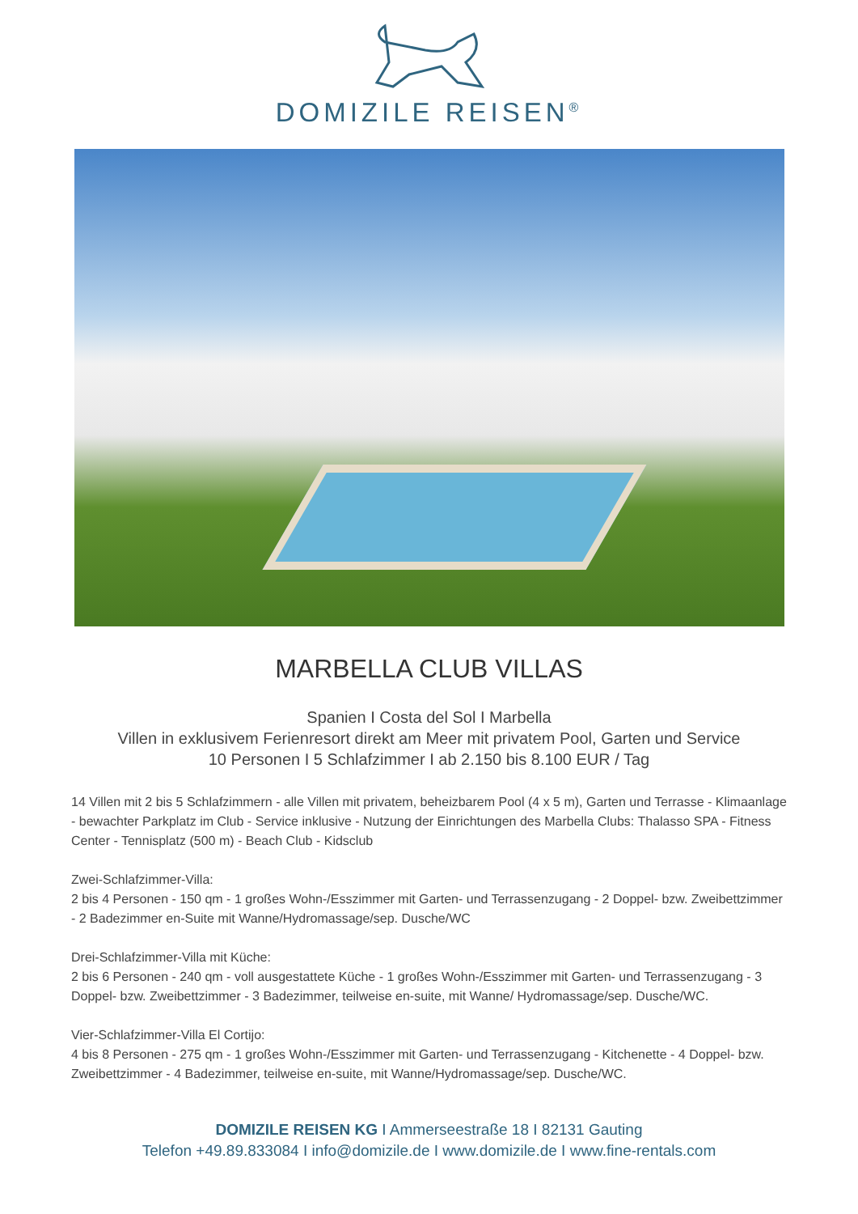DOMIZILE REISEN<sup>®</sup>
MARBELLA CLUB VILLAS
Spanien I Costa del Sol I Marbella
Villen in exklusivem Ferienresort direkt am Meer mit privatem Pool, Garten und Service
10 Personen I 5 Schlafzimmer I ab 2.150 bis 8.100 EUR / Tag
14 Villen mit 2 bis 5 Schlafzimmern - alle Villen mit privatem, beheizbarem Pool (4 x 5 m), Garten und Terrasse - Klimaanlage - bewachter Parkplatz im Club - Service inklusive - Nutzung der Einrichtungen des Marbella Clubs: Thalasso SPA - Fitness Center - Tennisplatz (500 m) - Beach Club - Kidsclub
Zwei-Schlafzimmer-Villa:
2 bis 4 Personen - 150 qm - 1 großes Wohn-/Esszimmer mit Garten- und Terrassenzugang - 2 Doppel- bzw. Zweibettzimmer - 2 Badezimmer en-Suite mit Wanne/Hydromassage/sep. Dusche/WC
Drei-Schlafzimmer-Villa mit Küche:
2 bis 6 Personen - 240 qm - voll ausgestattete Küche - 1 großes Wohn-/Esszimmer mit Garten- und Terrassenzugang - 3 Doppel- bzw. Zweibettzimmer - 3 Badezimmer, teilweise en-suite, mit Wanne/ Hydromassage/sep. Dusche/WC.
Vier-Schlafzimmer-Villa El Cortijo:
4 bis 8 Personen - 275 qm - 1 großes Wohn-/Esszimmer mit Garten- und Terrassenzugang - Kitchenette - 4 Doppel- bzw. Zweibettzimmer - 4 Badezimmer, teilweise en-suite, mit Wanne/Hydromassage/sep. Dusche/WC.
DOMIZILE REISEN KG I Ammerseestraße 18 I 82131 Gauting
Telefon +49.89.833084 I info@domizile.de I www.domizile.de I www.fine-rentals.com